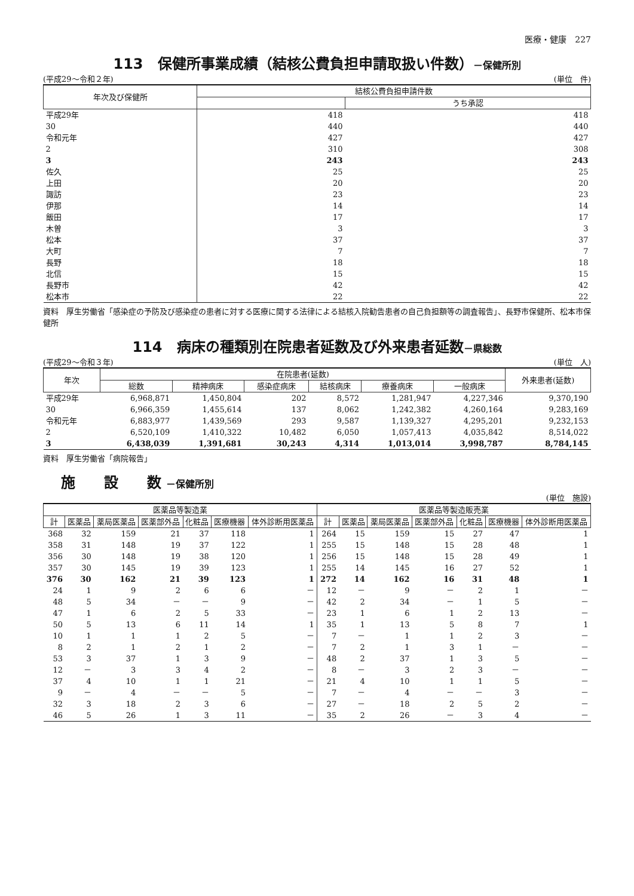医療・健康　227
113　保健所事業成績（結核公費負担申請取扱い件数）－保健所別
(平成29～令和２年) (単位　件)
| 年次及び保健所 | 結核公費負担申請件数 | |
| --- | --- | --- |
| | | うち承認 |
| 平成29年 | 418 | 418 |
| 30 | 440 | 440 |
| 令和元年 | 427 | 427 |
| 2 | 310 | 308 |
| 3 | 243 | 243 |
| 佐久 | 25 | 25 |
| 上田 | 20 | 20 |
| 諏訪 | 23 | 23 |
| 伊那 | 14 | 14 |
| 飯田 | 17 | 17 |
| 木曽 | 3 | 3 |
| 松本 | 37 | 37 |
| 大町 | 7 | 7 |
| 長野 | 18 | 18 |
| 北信 | 15 | 15 |
| 長野市 | 42 | 42 |
| 松本市 | 22 | 22 |
資料　厚生労働省「感染症の予防及び感染症の患者に対する医療に関する法律による結核入院勧告患者の自己負担額等の調査報告」、長野市保健所、松本市保健所
114　病床の種類別在院患者延数及び外来患者延数－県総数
(平成29～令和３年) (単位　人)
| 年次 | 在院患者(延数) | | | | | | 外来患者(延数) |
| --- | --- | --- | --- | --- | --- | --- | --- |
| | 総数 | 精神病床 | 感染症病床 | 結核病床 | 療養病床 | 一般病床 | |
| 平成29年 | 6,968,871 | 1,450,804 | 202 | 8,572 | 1,281,947 | 4,227,346 | 9,370,190 |
| 30 | 6,966,359 | 1,455,614 | 137 | 8,062 | 1,242,382 | 4,260,164 | 9,283,169 |
| 令和元年 | 6,883,977 | 1,439,569 | 293 | 9,587 | 1,139,327 | 4,295,201 | 9,232,153 |
| 2 | 6,520,109 | 1,410,322 | 10,482 | 6,050 | 1,057,413 | 4,035,842 | 8,514,022 |
| 3 | 6,438,039 | 1,391,681 | 30,243 | 4,314 | 1,013,014 | 3,998,787 | 8,784,145 |
資料　厚生労働省「病院報告」
施　　設　　数 －保健所別
(単位　施設)
| 医薬品等製造業 | | | | | | | 医薬品等製造販売業 | | | | | | |
| --- | --- | --- | --- | --- | --- | --- | --- | --- | --- | --- | --- | --- | --- |
| 計 | 医薬品 | 薬局医薬品 | 医薬部外品 | 化粧品 | 医療機器 | 体外診断用医薬品 | 計 | 医薬品 | 薬局医薬品 | 医薬部外品 | 化粧品 | 医療機器 | 体外診断用医薬品 |
| 368 | 32 | 159 | 21 | 37 | 118 | 1 | 264 | 15 | 159 | 15 | 27 | 47 | 1 |
| 358 | 31 | 148 | 19 | 37 | 122 | 1 | 255 | 15 | 148 | 15 | 28 | 48 | 1 |
| 356 | 30 | 148 | 19 | 38 | 120 | 1 | 256 | 15 | 148 | 15 | 28 | 49 | 1 |
| 357 | 30 | 145 | 19 | 39 | 123 | 1 | 255 | 14 | 145 | 16 | 27 | 52 | 1 |
| 376 | 30 | 162 | 21 | 39 | 123 | 1 | 272 | 14 | 162 | 16 | 31 | 48 | 1 |
| 24 | 1 | 9 | 2 | 6 | 6 | － | 12 | － | 9 | － | 2 | 1 | － |
| 48 | 5 | 34 | － | － | 9 | － | 42 | 2 | 34 | － | 1 | 5 | － |
| 47 | 1 | 6 | 2 | 5 | 33 | － | 23 | 1 | 6 | 1 | 2 | 13 | － |
| 50 | 5 | 13 | 6 | 11 | 14 | 1 | 35 | 1 | 13 | 5 | 8 | 7 | 1 |
| 10 | 1 | 1 | 1 | 2 | 5 | － | 7 | － | 1 | 1 | 2 | 3 | － |
| 8 | 2 | 1 | 2 | 1 | 2 | － | 7 | 2 | 1 | 3 | 1 | － | － |
| 53 | 3 | 37 | 1 | 3 | 9 | － | 48 | 2 | 37 | 1 | 3 | 5 | － |
| 12 | － | 3 | 3 | 4 | 2 | － | 8 | － | 3 | 2 | 3 | － | － |
| 37 | 4 | 10 | 1 | 1 | 21 | － | 21 | 4 | 10 | 1 | 1 | 5 | － |
| 9 | － | 4 | － | － | 5 | － | 7 | － | 4 | － | － | 3 | － |
| 32 | 3 | 18 | 2 | 3 | 6 | － | 27 | － | 18 | 2 | 5 | 2 | － |
| 46 | 5 | 26 | 1 | 3 | 11 | － | 35 | 2 | 26 | － | 3 | 4 | － |